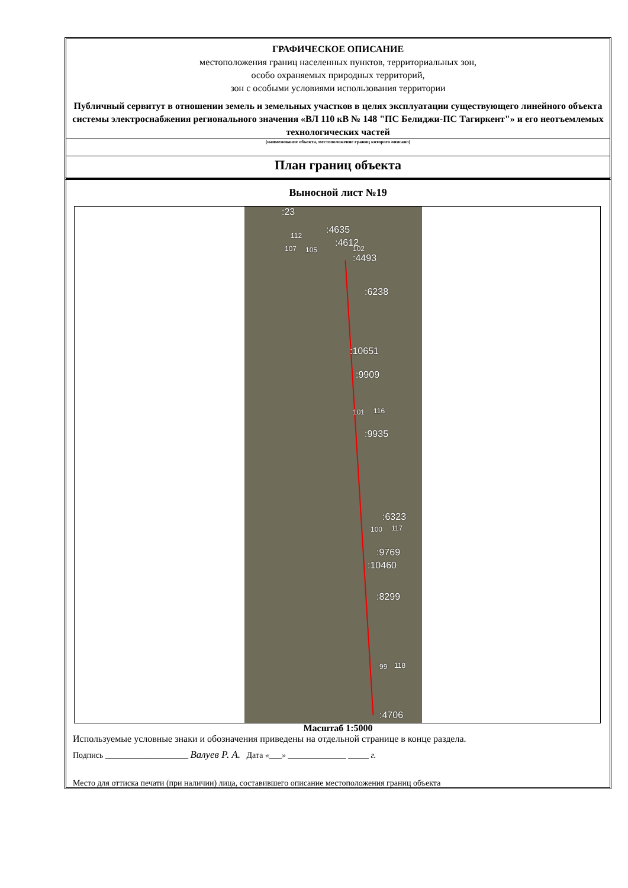ГРАФИЧЕСКОЕ ОПИСАНИЕ
местоположения границ населенных пунктов, территориальных зон,
особо охраняемых природных территорий,
зон с особыми условиями использования территории
Публичный сервитут в отношении земель и земельных участков в целях эксплуатации существующего линейного объекта системы электроснабжения регионального значения «ВЛ 110 кВ № 148 "ПС Белиджи-ПС Тагиркент"» и его неотъемлемых технологических частей
(наименование объекта, местоположение границ которого описано)
План границ объекта
Выносной лист №19
:23
:4635 112
:4612 107 105 102
:4493
:6238
:10651
:9909
101 116
:9935
:6323
100 117
:9769
:10460
:8299
99 118
:4706
Масштаб 1:5000
Используемые условные знаки и обозначения приведены на отдельной странице в конце раздела.
Подпись ____________________ Валуев Р. А. Дата «___» ______________ _____ г.
Место для оттиска печати (при наличии) лица, составившего описание местоположения границ объекта